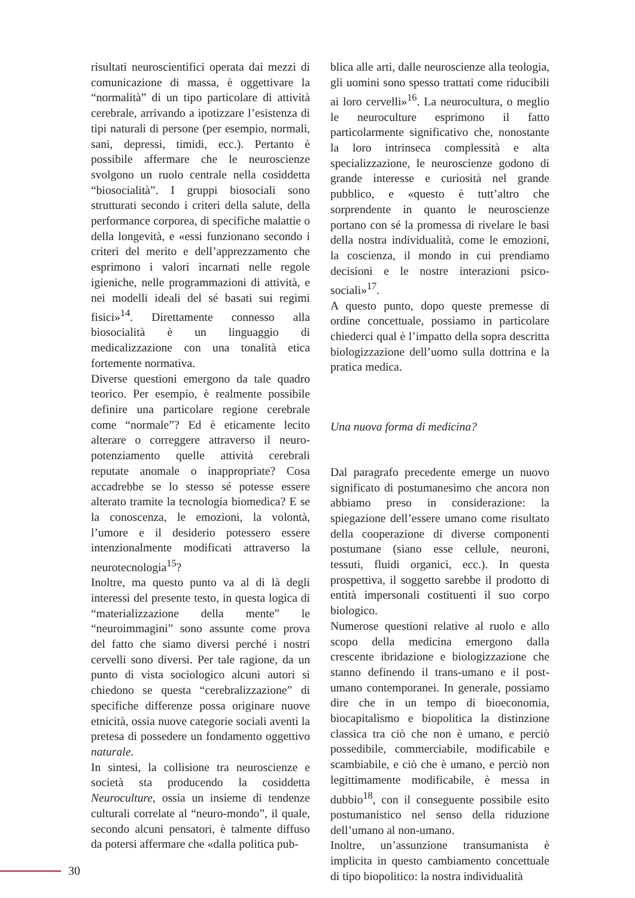risultati neuroscientifici operata dai mezzi di comunicazione di massa, è oggettivare la “normalità” di un tipo particolare di attività cerebrale, arrivando a ipotizzare l’esistenza di tipi naturali di persone (per esempio, normali, sani, depressi, timidi, ecc.). Pertanto è possibile affermare che le neuroscienze svolgono un ruolo centrale nella cosiddetta “biosocialità”. I gruppi biosociali sono strutturati secondo i criteri della salute, della performance corporea, di specifiche malattie o della longevità, e «essi funzionano secondo i criteri del merito e dell’apprezzamento che esprimono i valori incarnati nelle regole igieniche, nelle programmazioni di attività, e nei modelli ideali del sé basati sui regimi fisici»<sup>14</sup>. Direttamente connesso alla biosocialità è un linguaggio di medicalizzazione con una tonalità etica fortemente normativa.
Diverse questioni emergono da tale quadro teorico. Per esempio, è realmente possibile definire una particolare regione cerebrale come “normale”? Ed è eticamente lecito alterare o correggere attraverso il neuro-potenziamento quelle attività cerebrali reputate anomale o inappropriate? Cosa accadrebbe se lo stesso sé potesse essere alterato tramite la tecnologia biomedica? E se la conoscenza, le emozioni, la volontà, l’umore e il desiderio potessero essere intenzionalmente modificati attraverso la neurotecnologia<sup>15</sup>?
Inoltre, ma questo punto va al di là degli interessi del presente testo, in questa logica di “materializzazione della mente” le “neuroimmagini” sono assunte come prova del fatto che siamo diversi perché i nostri cervelli sono diversi. Per tale ragione, da un punto di vista sociologico alcuni autori si chiedono se questa “cerebralizzazione” di specifiche differenze possa originare nuove etnicità, ossia nuove categorie sociali aventi la pretesa di possedere un fondamento oggettivo naturale.
In sintesi, la collisione tra neuroscienze e società sta producendo la cosiddetta Neuroculture, ossia un insieme di tendenze culturali correlate al “neuro-mondo”, il quale, secondo alcuni pensatori, è talmente diffuso da potersi affermare che «dalla politica pub-
blica alle arti, dalle neuroscienze alla teologia, gli uomini sono spesso trattati come riducibili ai loro cervelli»<sup>16</sup>. La neurocultura, o meglio le neuroculture esprimono il fatto particolarmente significativo che, nonostante la loro intrinseca complessità e alta specializzazione, le neuroscienze godono di grande interesse e curiosità nel grande pubblico, e «questo è tutt’altro che sorprendente in quanto le neuroscienze portano con sé la promessa di rivelare le basi della nostra individualità, come le emozioni, la coscienza, il mondo in cui prendiamo decisioni e le nostre interazioni psico-sociali»<sup>17</sup>.
A questo punto, dopo queste premesse di ordine concettuale, possiamo in particolare chiederci qual è l’impatto della sopra descritta biologizzazione dell’uomo sulla dottrina e la pratica medica.
Una nuova forma di medicina?
Dal paragrafo precedente emerge un nuovo significato di postumanesimo che ancora non abbiamo preso in considerazione: la spiegazione dell’essere umano come risultato della cooperazione di diverse componenti postumane (siano esse cellule, neuroni, tessuti, fluidi organici, ecc.). In questa prospettiva, il soggetto sarebbe il prodotto di entità impersonali costituenti il suo corpo biologico.
Numerose questioni relative al ruolo e allo scopo della medicina emergono dalla crescente ibridazione e biologizzazione che stanno definendo il trans-umano e il post-umano contemporanei. In generale, possiamo dire che in un tempo di bioeconomia, biocapitalismo e biopolitica la distinzione classica tra ciò che non è umano, e perciò possedibile, commerciabile, modificabile e scambiabile, e ciò che è umano, e perciò non legittimamente modificabile, è messa in dubbio<sup>18</sup>, con il conseguente possibile esito postumanistico nel senso della riduzione dell’umano al non-umano.
Inoltre, un’assunzione transumanista è implicita in questo cambiamento concettuale di tipo biopolitico: la nostra individualità
30